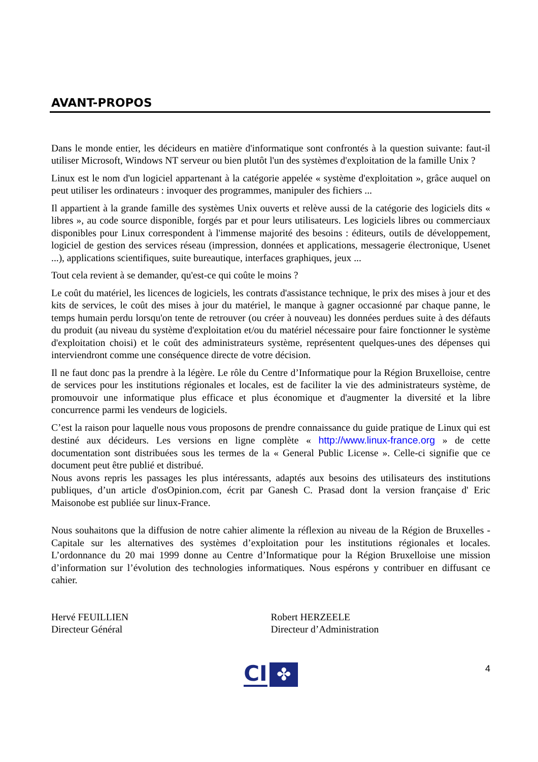AVANT-PROPOS
Dans le monde entier, les décideurs en matière d'informatique sont confrontés à la question suivante: faut-il utiliser Microsoft, Windows NT serveur ou bien plutôt l'un des systèmes d'exploitation de la famille Unix ?
Linux est le nom d'un logiciel appartenant à la catégorie appelée « système d'exploitation », grâce auquel on peut utiliser les ordinateurs : invoquer des programmes, manipuler des fichiers ...
Il appartient à la grande famille des systèmes Unix ouverts et relève aussi de la catégorie des logiciels dits « libres », au code source disponible, forgés par et pour leurs utilisateurs. Les logiciels libres ou commerciaux disponibles pour Linux correspondent à l'immense majorité des besoins : éditeurs, outils de développement, logiciel de gestion des services réseau (impression, données et applications, messagerie électronique, Usenet ...), applications scientifiques, suite bureautique, interfaces graphiques, jeux ...
Tout cela revient à se demander, qu'est-ce qui coûte le moins ?
Le coût du matériel, les licences de logiciels, les contrats d'assistance technique, le prix des mises à jour et des kits de services, le coût des mises à jour du matériel, le manque à gagner occasionné par chaque panne, le temps humain perdu lorsqu'on tente de retrouver (ou créer à nouveau) les données perdues suite à des défauts du produit (au niveau du système d'exploitation et/ou du matériel nécessaire pour faire fonctionner le système d'exploitation choisi) et le coût des administrateurs système, représentent quelques-unes des dépenses qui interviendront comme une conséquence directe de votre décision.
Il ne faut donc pas la prendre à la légère. Le rôle du Centre d’Informatique pour la Région Bruxelloise, centre de services pour les institutions régionales et locales, est de faciliter la vie des administrateurs système, de promouvoir une informatique plus efficace et plus économique et d'augmenter la diversité et la libre concurrence parmi les vendeurs de logiciels.
C’est la raison pour laquelle nous vous proposons de prendre connaissance du guide pratique de Linux qui est destiné aux décideurs. Les versions en ligne complète « http://www.linux-france.org » de cette documentation sont distribuées sous les termes de la « General Public License ». Celle-ci signifie que ce document peut être publié et distribué.
Nous avons repris les passages les plus intéressants, adaptés aux besoins des utilisateurs des institutions publiques, d’un article d'osOpinion.com, écrit par Ganesh C. Prasad dont la version française d' Eric Maisonobe est publiée sur linux-France.
Nous souhaitons que la diffusion de notre cahier alimente la réflexion au niveau de la Région de Bruxelles - Capitale sur les alternatives des systèmes d’exploitation pour les institutions régionales et locales. L’ordonnance du 20 mai 1999 donne au Centre d’Informatique pour la Région Bruxelloise une mission d’information sur l’évolution des technologies informatiques. Nous espérons y contribuer en diffusant ce cahier.
Hervé FEUILLIEN
Directeur Général
Robert HERZEELE
Directeur d’Administration
CI ✤
4